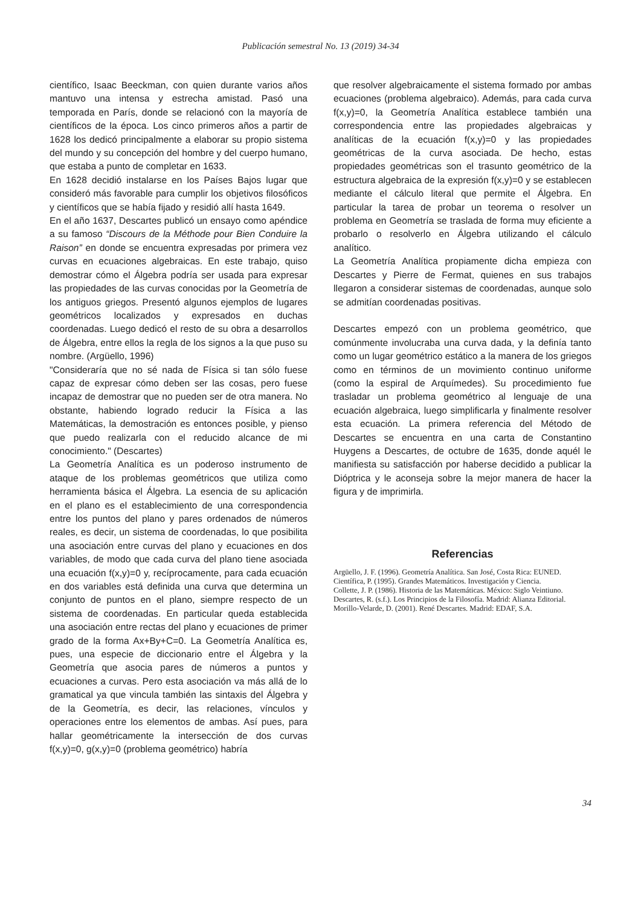Publicación semestral No. 13 (2019) 34-34
científico, Isaac Beeckman, con quien durante varios años mantuvo una intensa y estrecha amistad. Pasó una temporada en París, donde se relacionó con la mayoría de científicos de la época. Los cinco primeros años a partir de 1628 los dedicó principalmente a elaborar su propio sistema del mundo y su concepción del hombre y del cuerpo humano, que estaba a punto de completar en 1633.
En 1628 decidió instalarse en los Países Bajos lugar que consideró más favorable para cumplir los objetivos filosóficos y científicos que se había fijado y residió allí hasta 1649.
En el año 1637, Descartes publicó un ensayo como apéndice a su famoso “Discours de la Méthode pour Bien Conduire la Raison” en donde se encuentra expresadas por primera vez curvas en ecuaciones algebraicas. En este trabajo, quiso demostrar cómo el Álgebra podría ser usada para expresar las propiedades de las curvas conocidas por la Geometría de los antiguos griegos. Presentó algunos ejemplos de lugares geométricos localizados y expresados en duchas coordenadas. Luego dedicó el resto de su obra a desarrollos de Álgebra, entre ellos la regla de los signos a la que puso su nombre. (Argüello, 1996)
"Consideraría que no sé nada de Física si tan sólo fuese capaz de expresar cómo deben ser las cosas, pero fuese incapaz de demostrar que no pueden ser de otra manera. No obstante, habiendo logrado reducir la Física a las Matemáticas, la demostración es entonces posible, y pienso que puedo realizarla con el reducido alcance de mi conocimiento." (Descartes)
La Geometría Analítica es un poderoso instrumento de ataque de los problemas geométricos que utiliza como herramienta básica el Álgebra. La esencia de su aplicación en el plano es el establecimiento de una correspondencia entre los puntos del plano y pares ordenados de números reales, es decir, un sistema de coordenadas, lo que posibilita una asociación entre curvas del plano y ecuaciones en dos variables, de modo que cada curva del plano tiene asociada una ecuación f(x,y)=0 y, recíprocamente, para cada ecuación en dos variables está definida una curva que determina un conjunto de puntos en el plano, siempre respecto de un sistema de coordenadas. En particular queda establecida una asociación entre rectas del plano y ecuaciones de primer grado de la forma Ax+By+C=0. La Geometría Analítica es, pues, una especie de diccionario entre el Álgebra y la Geometría que asocia pares de números a puntos y ecuaciones a curvas. Pero esta asociación va más allá de lo gramatical ya que vincula también las sintaxis del Álgebra y de la Geometría, es decir, las relaciones, vínculos y operaciones entre los elementos de ambas. Así pues, para hallar geométricamente la intersección de dos curvas f(x,y)=0, g(x,y)=0 (problema geométrico) habría
que resolver algebraicamente el sistema formado por ambas ecuaciones (problema algebraico). Además, para cada curva f(x,y)=0, la Geometría Analítica establece también una correspondencia entre las propiedades algebraicas y analíticas de la ecuación f(x,y)=0 y las propiedades geométricas de la curva asociada. De hecho, estas propiedades geométricas son el trasunto geométrico de la estructura algebraica de la expresión f(x,y)=0 y se establecen mediante el cálculo literal que permite el Álgebra. En particular la tarea de probar un teorema o resolver un problema en Geometría se traslada de forma muy eficiente a probarlo o resolverlo en Álgebra utilizando el cálculo analítico.
La Geometría Analítica propiamente dicha empieza con Descartes y Pierre de Fermat, quienes en sus trabajos llegaron a considerar sistemas de coordenadas, aunque solo se admitían coordenadas positivas.
Descartes empezó con un problema geométrico, que comúnmente involucraba una curva dada, y la definía tanto como un lugar geométrico estático a la manera de los griegos como en términos de un movimiento continuo uniforme (como la espiral de Arquímedes). Su procedimiento fue trasladar un problema geométrico al lenguaje de una ecuación algebraica, luego simplificarla y finalmente resolver esta ecuación. La primera referencia del Método de Descartes se encuentra en una carta de Constantino Huygens a Descartes, de octubre de 1635, donde aquél le manifiesta su satisfacción por haberse decidido a publicar la Dióptrica y le aconseja sobre la mejor manera de hacer la figura y de imprimirla.
Referencias
Argüello, J. F. (1996). Geometría Analítica. San José, Costa Rica: EUNED.
Científica, P. (1995). Grandes Matemáticos. Investigación y Ciencia.
Collette, J. P. (1986). Historia de las Matemáticas. México: Siglo Veintiuno.
Descartes, R. (s.f.). Los Principios de la Filosofía. Madrid: Alianza Editorial.
Morillo-Velarde, D. (2001). René Descartes. Madrid: EDAF, S.A.
34